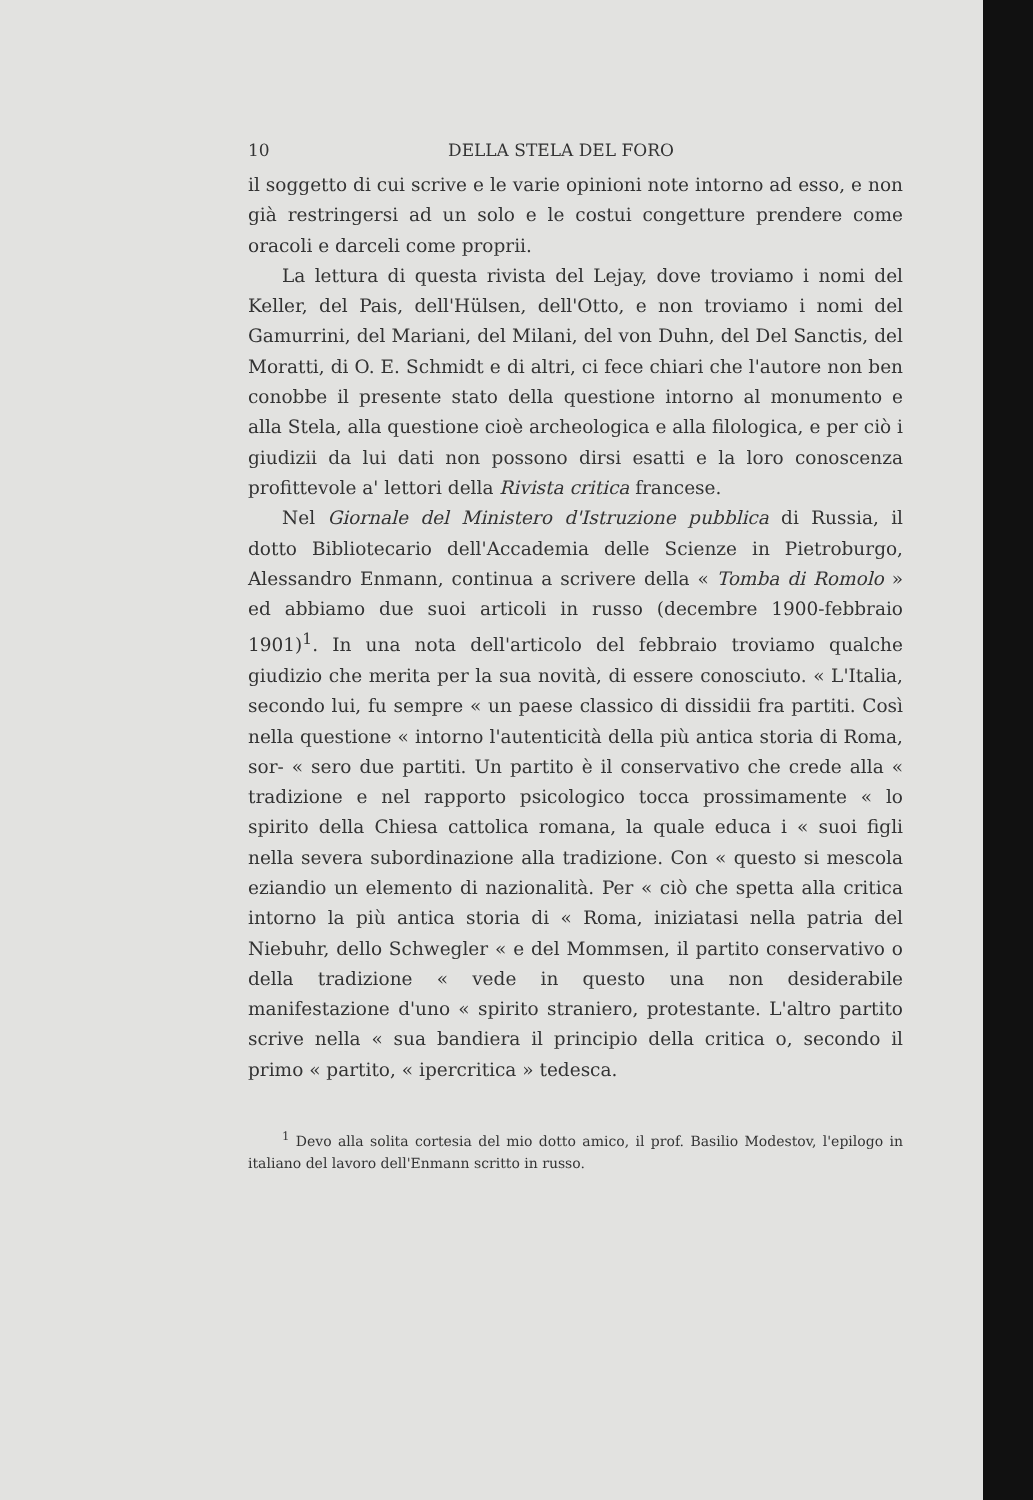10 DELLA STELA DEL FORO
il soggetto di cui scrive e le varie opinioni note intorno ad esso, e non già restringersi ad un solo e le costui congetture prendere come oracoli e darceli come proprii.
La lettura di questa rivista del Lejay, dove troviamo i nomi del Keller, del Pais, dell'Hülsen, dell'Otto, e non troviamo i nomi del Gamurrini, del Mariani, del Milani, del von Duhn, del Del Sanctis, del Moratti, di O. E. Schmidt e di altri, ci fece chiari che l'autore non ben conobbe il presente stato della questione intorno al monumento e alla Stela, alla questione cioè archeologica e alla filologica, e per ciò i giudizii da lui dati non possono dirsi esatti e la loro conoscenza profittevole a' lettori della Rivista critica francese.
Nel Giornale del Ministero d'Istruzione pubblica di Russia, il dotto Bibliotecario dell'Accademia delle Scienze in Pietroburgo, Alessandro Enmann, continua a scrivere della « Tomba di Romolo » ed abbiamo due suoi articoli in russo (decembre 1900-febbraio 1901)<sup>1</sup>. In una nota dell'articolo del febbraio troviamo qualche giudizio che merita per la sua novità, di essere conosciuto. « L'Italia, secondo lui, fu sempre « un paese classico di dissidii fra partiti. Così nella questione « intorno l'autenticità della più antica storia di Roma, sor- « sero due partiti. Un partito è il conservativo che crede alla « tradizione e nel rapporto psicologico tocca prossimamente « lo spirito della Chiesa cattolica romana, la quale educa i « suoi figli nella severa subordinazione alla tradizione. Con « questo si mescola eziandio un elemento di nazionalità. Per « ciò che spetta alla critica intorno la più antica storia di « Roma, iniziatasi nella patria del Niebuhr, dello Schwegler « e del Mommsen, il partito conservativo o della tradizione « vede in questo una non desiderabile manifestazione d'uno « spirito straniero, protestante. L'altro partito scrive nella « sua bandiera il principio della critica o, secondo il primo « partito, « ipercritica » tedesca.
<sup>1</sup> Devo alla solita cortesia del mio dotto amico, il prof. Basilio Modestov, l'epilogo in italiano del lavoro dell'Enmann scritto in russo.